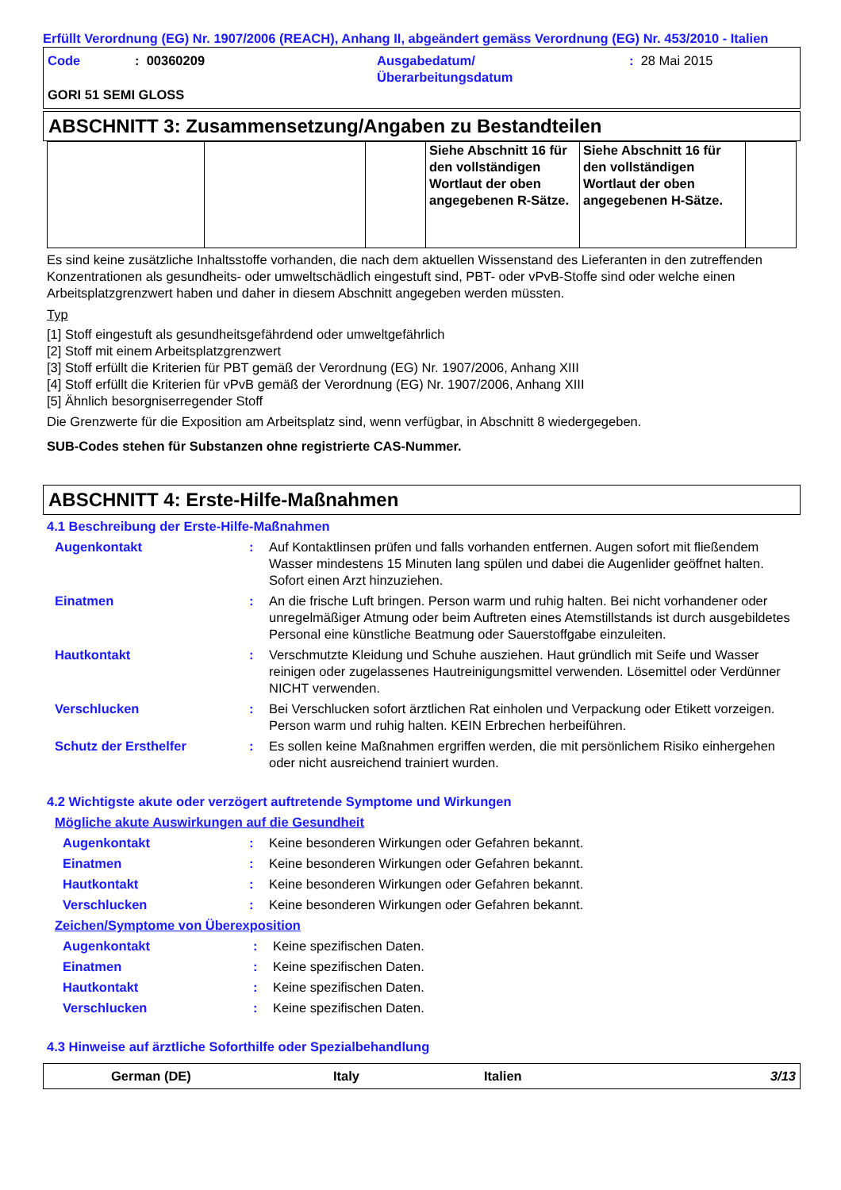Erfüllt Verordnung (EG) Nr. 1907/2006 (REACH), Anhang II, abgeändert gemäss Verordnung (EG) Nr. 453/2010 - Italien
Code : 00360209 Ausgabedatum/
Überarbeitungsdatum
: 28 Mai 2015
GORI 51 SEMI GLOSS
ABSCHNITT 3: Zusammensetzung/Angaben zu Bestandteilen
| | | | Siehe Abschnitt 16 für den vollständigen Wortlaut der oben angegebenen R-Sätze. | Siehe Abschnitt 16 für den vollständigen Wortlaut der oben angegebenen H-Sätze. | |
Es sind keine zusätzliche Inhaltsstoffe vorhanden, die nach dem aktuellen Wissenstand des Lieferanten in den zutreffenden Konzentrationen als gesundheits- oder umweltschädlich eingestuft sind, PBT- oder vPvB-Stoffe sind oder welche einen Arbeitsplatzgrenzwert haben und daher in diesem Abschnitt angegeben werden müssten.
Typ
[1] Stoff eingestuft als gesundheitsgefährdend oder umweltgefährlich
[2] Stoff mit einem Arbeitsplatzgrenzwert
[3] Stoff erfüllt die Kriterien für PBT gemäß der Verordnung (EG) Nr. 1907/2006, Anhang XIII
[4] Stoff erfüllt die Kriterien für vPvB gemäß der Verordnung (EG) Nr. 1907/2006, Anhang XIII
[5] Ähnlich besorgniserregender Stoff
Die Grenzwerte für die Exposition am Arbeitsplatz sind, wenn verfügbar, in Abschnitt 8 wiedergegeben.
SUB-Codes stehen für Substanzen ohne registrierte CAS-Nummer.
ABSCHNITT 4: Erste-Hilfe-Maßnahmen
4.1 Beschreibung der Erste-Hilfe-Maßnahmen
Augenkontakt : Auf Kontaktlinsen prüfen und falls vorhanden entfernen. Augen sofort mit fließendem Wasser mindestens 15 Minuten lang spülen und dabei die Augenlider geöffnet halten. Sofort einen Arzt hinzuziehen.
Einatmen : An die frische Luft bringen. Person warm und ruhig halten. Bei nicht vorhandener oder unregelmäßiger Atmung oder beim Auftreten eines Atemstillstands ist durch ausgebildetes Personal eine künstliche Beatmung oder Sauerstoffgabe einzuleiten.
Hautkontakt : Verschmutzte Kleidung und Schuhe ausziehen. Haut gründlich mit Seife und Wasser reinigen oder zugelassenes Hautreinigungsmittel verwenden. Lösemittel oder Verdünner NICHT verwenden.
Verschlucken : Bei Verschlucken sofort ärztlichen Rat einholen und Verpackung oder Etikett vorzeigen. Person warm und ruhig halten. KEIN Erbrechen herbeiführen.
Schutz der Ersthelfer : Es sollen keine Maßnahmen ergriffen werden, die mit persönlichem Risiko einhergehen oder nicht ausreichend trainiert wurden.
4.2 Wichtigste akute oder verzögert auftretende Symptome und Wirkungen
Mögliche akute Auswirkungen auf die Gesundheit
Augenkontakt : Keine besonderen Wirkungen oder Gefahren bekannt.
Einatmen : Keine besonderen Wirkungen oder Gefahren bekannt.
Hautkontakt : Keine besonderen Wirkungen oder Gefahren bekannt.
Verschlucken : Keine besonderen Wirkungen oder Gefahren bekannt.
Zeichen/Symptome von Überexposition
Augenkontakt : Keine spezifischen Daten.
Einatmen : Keine spezifischen Daten.
Hautkontakt : Keine spezifischen Daten.
Verschlucken : Keine spezifischen Daten.
4.3 Hinweise auf ärztliche Soforthilfe oder Spezialbehandlung
German (DE) Italy Italien 3/13